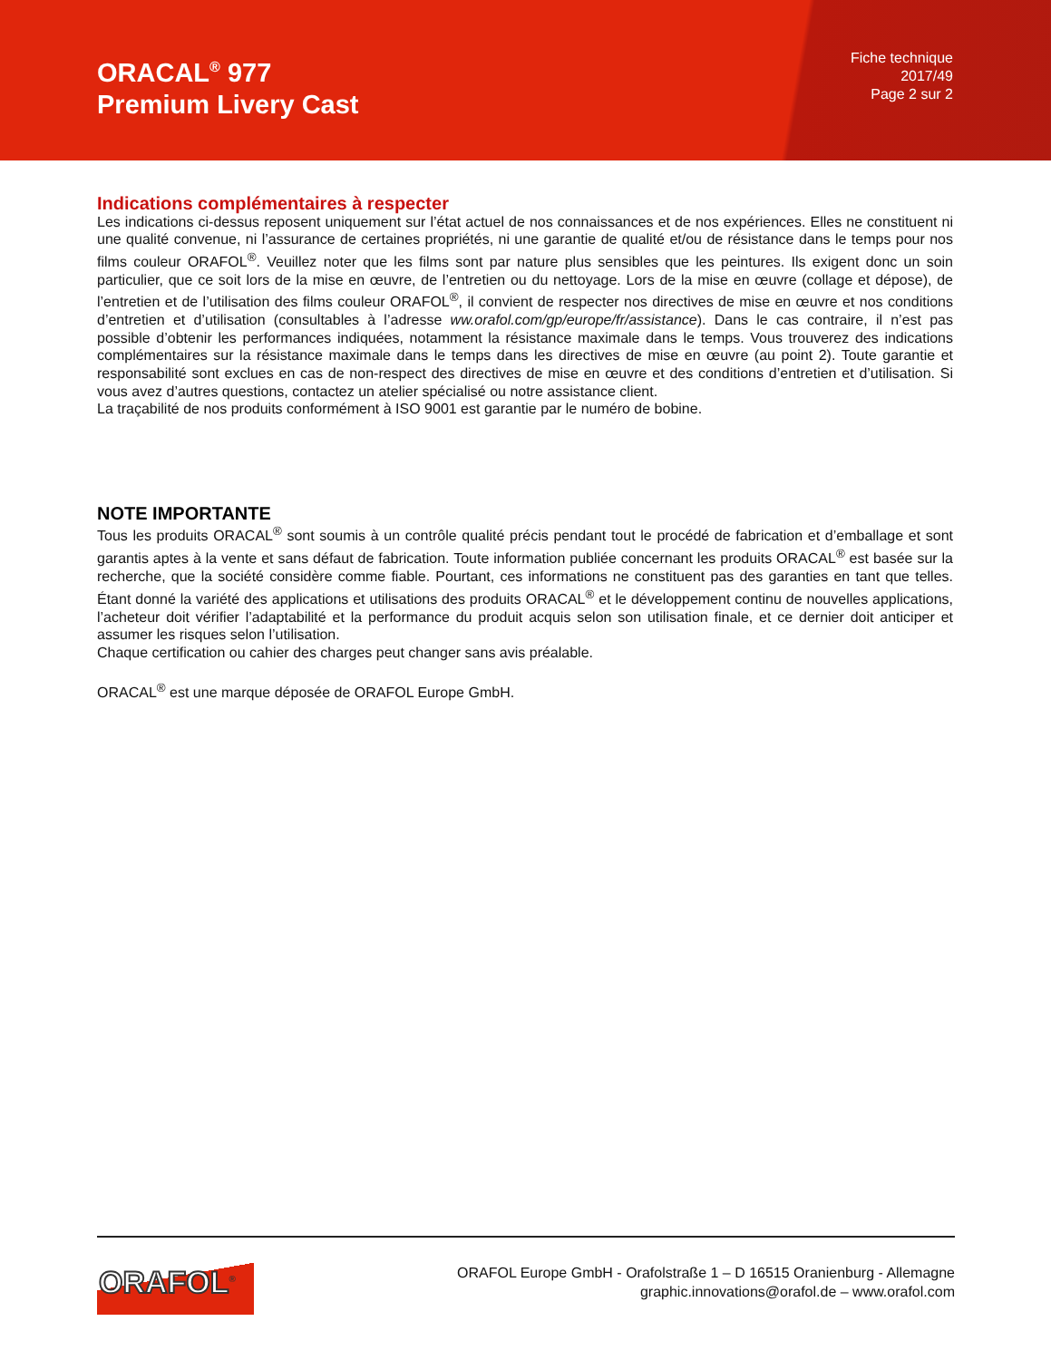ORACAL<sup>®</sup> 977
Premium Livery Cast
Fiche technique
2017/49
Page 2 sur 2
Indications complémentaires à respecter
Les indications ci-dessus reposent uniquement sur l’état actuel de nos connaissances et de nos expériences. Elles ne constituent ni une qualité convenue, ni l’assurance de certaines propriétés, ni une garantie de qualité et/ou de résistance dans le temps pour nos films couleur ORAFOL<sup>®</sup>. Veuillez noter que les films sont par nature plus sensibles que les peintures. Ils exigent donc un soin particulier, que ce soit lors de la mise en œuvre, de l’entretien ou du nettoyage. Lors de la mise en œuvre (collage et dépose), de l’entretien et de l’utilisation des films couleur ORAFOL<sup>®</sup>, il convient de respecter nos directives de mise en œuvre et nos conditions d’entretien et d’utilisation (consultables à l’adresse ww.orafol.com/gp/europe/fr/assistance). Dans le cas contraire, il n’est pas possible d’obtenir les performances indiquées, notamment la résistance maximale dans le temps. Vous trouverez des indications complémentaires sur la résistance maximale dans le temps dans les directives de mise en œuvre (au point 2). Toute garantie et responsabilité sont exclues en cas de non-respect des directives de mise en œuvre et des conditions d’entretien et d’utilisation. Si vous avez d’autres questions, contactez un atelier spécialisé ou notre assistance client.
La traçabilité de nos produits conformément à ISO 9001 est garantie par le numéro de bobine.
NOTE IMPORTANTE
Tous les produits ORACAL<sup>®</sup> sont soumis à un contrôle qualité précis pendant tout le procédé de fabrication et d’emballage et sont garantis aptes à la vente et sans défaut de fabrication. Toute information publiée concernant les produits ORACAL<sup>®</sup> est basée sur la recherche, que la société considère comme fiable. Pourtant, ces informations ne constituent pas des garanties en tant que telles. Étant donné la variété des applications et utilisations des produits ORACAL<sup>®</sup> et le développement continu de nouvelles applications, l’acheteur doit vérifier l’adaptabilité et la performance du produit acquis selon son utilisation finale, et ce dernier doit anticiper et assumer les risques selon l’utilisation.
Chaque certification ou cahier des charges peut changer sans avis préalable.
ORACAL<sup>®</sup> est une marque déposée de ORAFOL Europe GmbH.
ORAFOL<sup>®</sup>
ORAFOL Europe GmbH - Orafolstraße 1 – D 16515 Oranienburg - Allemagne
graphic.innovations@orafol.de – www.orafol.com